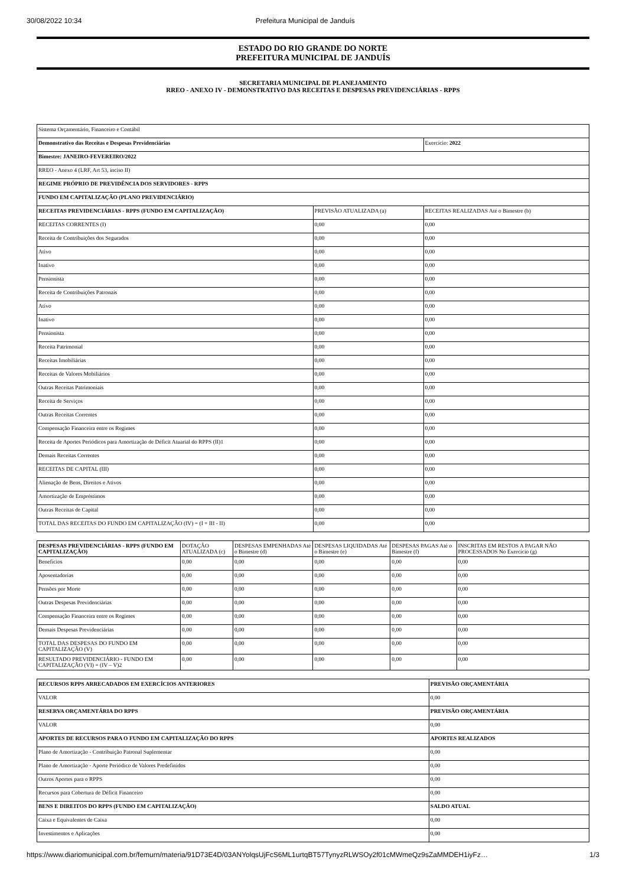30/08/2022 10:34 Prefeitura Municipal de Janduís
ESTADO DO RIO GRANDE DO NORTE
PREFEITURA MUNICIPAL DE JANDUÍS
SECRETARIA MUNICIPAL DE PLANEJAMENTO
RREO - ANEXO IV - DEMONSTRATIVO DAS RECEITAS E DESPESAS PREVIDENCIÁRIAS - RPPS
| Sistema Orçamentário, Financeiro e Contábil | | |
| Demonstrativo das Receitas e Despesas Previdenciárias | | Exercício: 2022 |
| Bimestre: JANEIRO-FEVEREIRO/2022 | | |
| RREO - Anexo 4 (LRF, Art 53, inciso II) | | |
| REGIME PRÓPRIO DE PREVIDÊNCIA DOS SERVIDORES - RPPS | | |
| FUNDO EM CAPITALIZAÇÃO (PLANO PREVIDENCIÁRIO) | | |
| RECEITAS PREVIDENCIÁRIAS - RPPS (FUNDO EM CAPITALIZAÇÃO) | PREVISÃO ATUALIZADA (a) | RECEITAS REALIZADAS Até o Bimestre (b) |
| RECEITAS CORRENTES (I) | 0,00 | 0,00 |
| Receita de Contribuições dos Segurados | 0,00 | 0,00 |
| Ativo | 0,00 | 0,00 |
| Inativo | 0,00 | 0,00 |
| Pensionista | 0,00 | 0,00 |
| Receita de Contribuições Patronais | 0,00 | 0,00 |
| Ativo | 0,00 | 0,00 |
| Inativo | 0,00 | 0,00 |
| Pensionista | 0,00 | 0,00 |
| Receita Patrimonial | 0,00 | 0,00 |
| Receitas Imobiliárias | 0,00 | 0,00 |
| Receitas de Valores Mobiliários | 0,00 | 0,00 |
| Outras Receitas Patrimoniais | 0,00 | 0,00 |
| Receita de Serviços | 0,00 | 0,00 |
| Outras Receitas Correntes | 0,00 | 0,00 |
| Compensação Financeira entre os Regimes | 0,00 | 0,00 |
| Receita de Aportes Periódicos para Amortização de Déficit Atuarial do RPPS (II)1 | 0,00 | 0,00 |
| Demais Receitas Correntes | 0,00 | 0,00 |
| RECEITAS DE CAPITAL (III) | 0,00 | 0,00 |
| Alienação de Bens, Direitos e Ativos | 0,00 | 0,00 |
| Amortização de Empréstimos | 0,00 | 0,00 |
| Outras Receitas de Capital | 0,00 | 0,00 |
| TOTAL DAS RECEITAS DO FUNDO EM CAPITALIZAÇÃO (IV) = (I + III - II) | 0,00 | 0,00 |
| DESPESAS PREVIDENCIÁRIAS - RPPS (FUNDO EM CAPITALIZAÇÃO) | DOTAÇÃO ATUALIZADA (c) | DESPESAS EMPENHADAS Até o Bimestre (d) | DESPESAS LIQUIDADAS Até o Bimestre (e) | DESPESAS PAGAS Até o Bimestre (f) | INSCRITAS EM RESTOS A PAGAR NÃO PROCESSADOS No Exercício (g) |
| --- | --- | --- | --- | --- | --- |
| Benefícios | 0,00 | 0,00 | 0,00 | 0,00 | 0,00 |
| Aposentadorias | 0,00 | 0,00 | 0,00 | 0,00 | 0,00 |
| Pensões por Morte | 0,00 | 0,00 | 0,00 | 0,00 | 0,00 |
| Outras Despesas Previdenciárias | 0,00 | 0,00 | 0,00 | 0,00 | 0,00 |
| Compensação Financeira entre os Regimes | 0,00 | 0,00 | 0,00 | 0,00 | 0,00 |
| Demais Despesas Previdenciárias | 0,00 | 0,00 | 0,00 | 0,00 | 0,00 |
| TOTAL DAS DESPESAS DO FUNDO EM CAPITALIZAÇÃO (V) | 0,00 | 0,00 | 0,00 | 0,00 | 0,00 |
| RESULTADO PREVIDENCIÁRIO - FUNDO EM CAPITALIZAÇÃO (VI) = (IV – V)2 | 0,00 | 0,00 | 0,00 | 0,00 | 0,00 |
| RECURSOS RPPS ARRECADADOS EM EXERCÍCIOS ANTERIORES | PREVISÃO ORÇAMENTÁRIA |
| --- | --- |
| VALOR | 0,00 |
| RESERVA ORÇAMENTÁRIA DO RPPS | PREVISÃO ORÇAMENTÁRIA |
| VALOR | 0,00 |
| APORTES DE RECURSOS PARA O FUNDO EM CAPITALIZAÇÃO DO RPPS | APORTES REALIZADOS |
| Plano de Amortização - Contribuição Patronal Suplementar | 0,00 |
| Plano de Amortização - Aporte Periódico de Valores Predefinidos | 0,00 |
| Outros Aportes para o RPPS | 0,00 |
| Recursos para Cobertura de Déficit Financeiro | 0,00 |
| BENS E DIREITOS DO RPPS (FUNDO EM CAPITALIZAÇÃO) | SALDO ATUAL |
| Caixa e Equivalentes de Caixa | 0,00 |
| Investimentos e Aplicações | 0,00 |
https://www.diariomunicipal.com.br/femurn/materia/91D73E4D/03ANYolqsUjFcS6ML1urtqBT57TynyzRLWSOy2f01cMWmeQz9sZaMMDEH1iyFz… 1/3